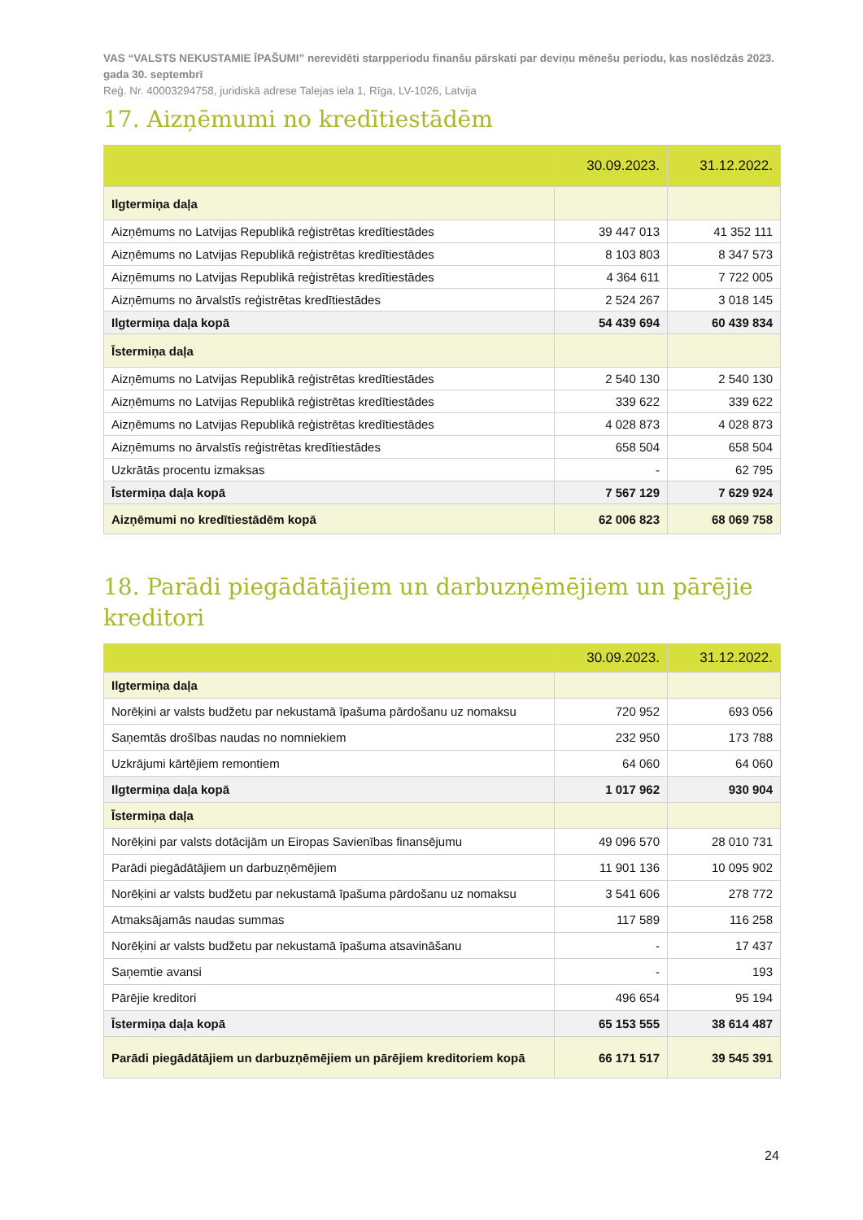VAS “VALSTS NEKUSTAMIE ĪPAŠUMI” nerevidēti starpperiodu finanšu pārskati par deviņu mēnešu periodu, kas noslēdzās 2023. gada 30. septembrī
Reģ. Nr. 40003294758, juridiskā adrese Talejas iela 1, Rīga, LV-1026, Latvija
17. Aizņēmumi no kredītiestādēm
| | 30.09.2023. | 31.12.2022. |
| --- | --- | --- |
| Ilgtermiņa daļa | | |
| Aizņēmums no Latvijas Republikā reģistrētas kredītiestādes | 39 447 013 | 41 352 111 |
| Aizņēmums no Latvijas Republikā reģistrētas kredītiestādes | 8 103 803 | 8 347 573 |
| Aizņēmums no Latvijas Republikā reģistrētas kredītiestādes | 4 364 611 | 7 722 005 |
| Aizņēmums no ārvalstīs reģistrētas kredītiestādes | 2 524 267 | 3 018 145 |
| Ilgtermiņa daļa kopā | 54 439 694 | 60 439 834 |
| Īstermiņa daļa | | |
| Aizņēmums no Latvijas Republikā reģistrētas kredītiestādes | 2 540 130 | 2 540 130 |
| Aizņēmums no Latvijas Republikā reģistrētas kredītiestādes | 339 622 | 339 622 |
| Aizņēmums no Latvijas Republikā reģistrētas kredītiestādes | 4 028 873 | 4 028 873 |
| Aizņēmums no ārvalstīs reģistrētas kredītiestādes | 658 504 | 658 504 |
| Uzkrātās procentu izmaksas | - | 62 795 |
| Īstermiņa daļa kopā | 7 567 129 | 7 629 924 |
| Aizņēmumi no kredītiestādēm kopā | 62 006 823 | 68 069 758 |
18. Parādi piegādātājiem un darbuzņēmējiem un pārējie kreditori
| | 30.09.2023. | 31.12.2022. |
| --- | --- | --- |
| Ilgtermiņa daļa | | |
| Norēķini ar valsts budžetu par nekustamā īpašuma pārdošanu uz nomaksu | 720 952 | 693 056 |
| Saņemtās drošības naudas no nomniekiem | 232 950 | 173 788 |
| Uzkrājumi kārtējiem remontiem | 64 060 | 64 060 |
| Ilgtermiņa daļa kopā | 1 017 962 | 930 904 |
| Īstermiņa daļa | | |
| Norēķini par valsts dotācijām un Eiropas Savienības finansējumu | 49 096 570 | 28 010 731 |
| Parādi piegādātājiem un darbuzņēmējiem | 11 901 136 | 10 095 902 |
| Norēķini ar valsts budžetu par nekustamā īpašuma pārdošanu uz nomaksu | 3 541 606 | 278 772 |
| Atmaksājamās naudas summas | 117 589 | 116 258 |
| Norēķini ar valsts budžetu par nekustamā īpašuma atsavināšanu | - | 17 437 |
| Saņemtie avansi | - | 193 |
| Pārējie kreditori | 496 654 | 95 194 |
| Īstermiņa daļa kopā | 65 153 555 | 38 614 487 |
| Parādi piegādātājiem un darbuzņēmējiem un pārējiem kreditoriem kopā | 66 171 517 | 39 545 391 |
24